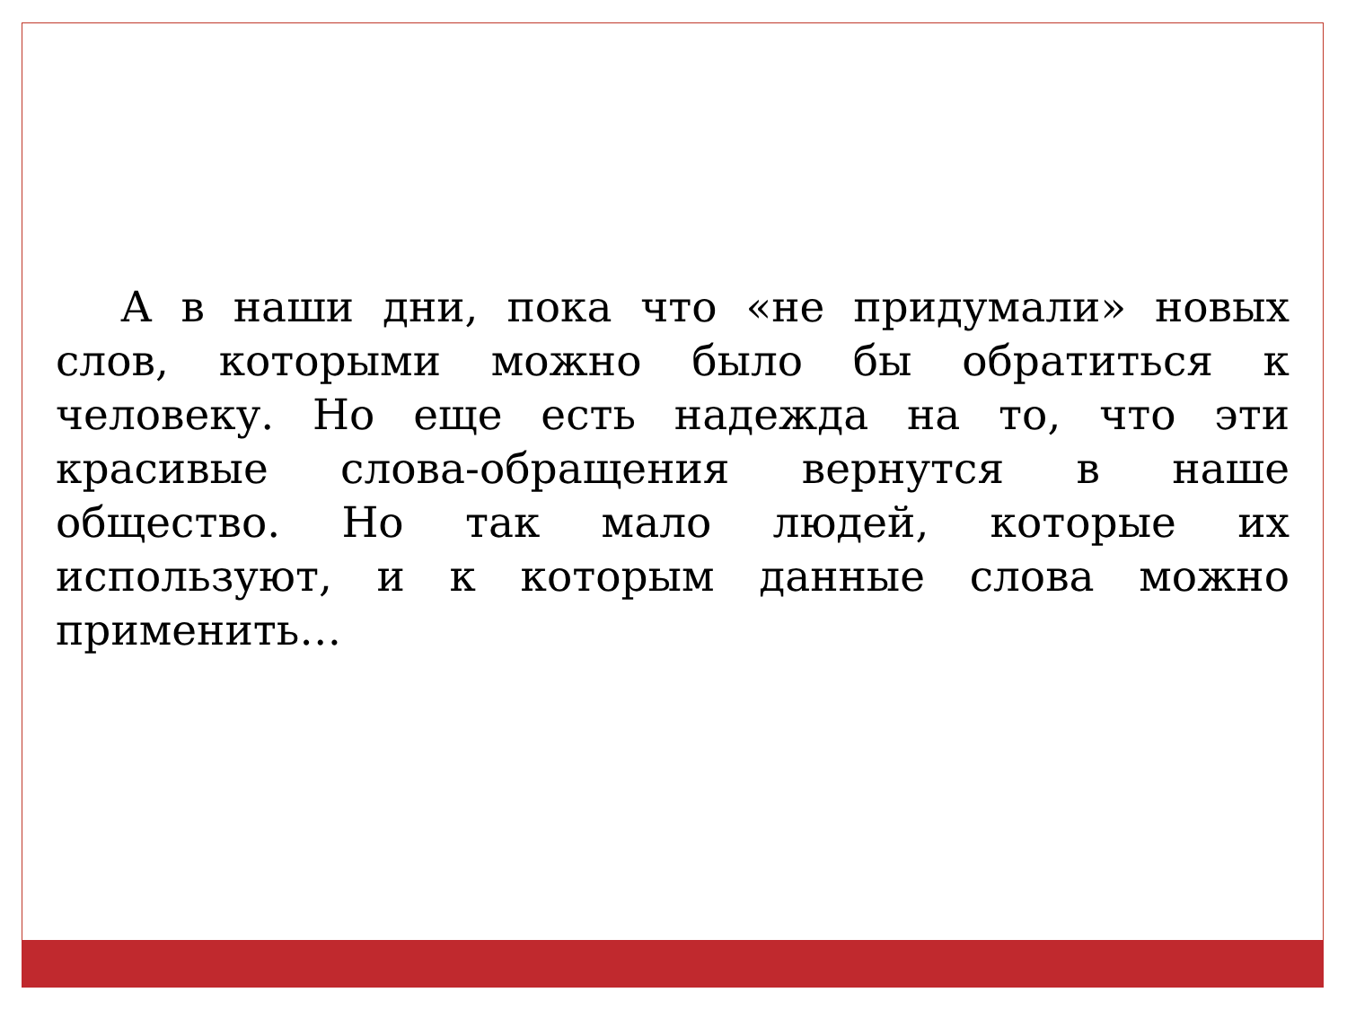А в наши дни, пока что «не придумали» новых слов, которыми можно было бы обратиться к человеку. Но еще есть надежда на то, что эти красивые слова-обращения вернутся в наше общество. Но так мало людей, которые их используют, и к которым данные слова можно применить…